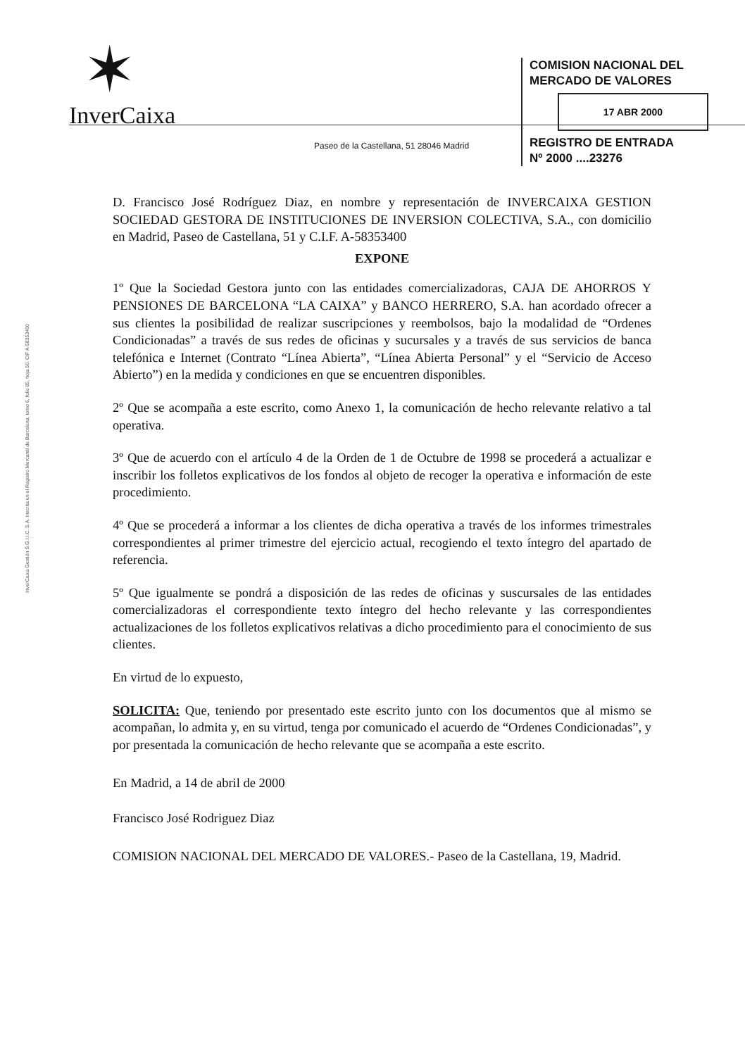✶
InverCaixa
Paseo de la Castellana, 51 28046 Madrid
COMISION NACIONAL DEL
MERCADO DE VALORES
17 ABR 2000
REGISTRO DE ENTRADA
Nº 2000 ....23276
InverCaixa Gestión S.G.I.I.C. S.A. Inscrita en el Registro Mercantil de Barcelona, tomo 6, folio 85, hoja 50. CIF A-58353400
D. Francisco José Rodríguez Diaz, en nombre y representación de INVERCAIXA GESTION SOCIEDAD GESTORA DE INSTITUCIONES DE INVERSION COLECTIVA, S.A., con domicilio en Madrid, Paseo de Castellana, 51 y C.I.F. A-58353400
EXPONE
1º Que la Sociedad Gestora junto con las entidades comercializadoras, CAJA DE AHORROS Y PENSIONES DE BARCELONA “LA CAIXA” y BANCO HERRERO, S.A. han acordado ofrecer a sus clientes la posibilidad de realizar suscripciones y reembolsos, bajo la modalidad de “Ordenes Condicionadas” a través de sus redes de oficinas y sucursales y a través de sus servicios de banca telefónica e Internet (Contrato “Línea Abierta”, “Línea Abierta Personal” y el “Servicio de Acceso Abierto”) en la medida y condiciones en que se encuentren disponibles.
2º Que se acompaña a este escrito, como Anexo 1, la comunicación de hecho relevante relativo a tal operativa.
3º Que de acuerdo con el artículo 4 de la Orden de 1 de Octubre de 1998 se procederá a actualizar e inscribir los folletos explicativos de los fondos al objeto de recoger la operativa e información de este procedimiento.
4º Que se procederá a informar a los clientes de dicha operativa a través de los informes trimestrales correspondientes al primer trimestre del ejercicio actual, recogiendo el texto íntegro del apartado de referencia.
5º Que igualmente se pondrá a disposición de las redes de oficinas y suscursales de las entidades comercializadoras el correspondiente texto íntegro del hecho relevante y las correspondientes actualizaciones de los folletos explicativos relativas a dicho procedimiento para el conocimiento de sus clientes.
En virtud de lo expuesto,
SOLICITA: Que, teniendo por presentado este escrito junto con los documentos que al mismo se acompañan, lo admita y, en su virtud, tenga por comunicado el acuerdo de “Ordenes Condicionadas”, y por presentada la comunicación de hecho relevante que se acompaña a este escrito.
En Madrid, a 14 de abril de 2000
Francisco José Rodriguez Diaz
COMISION NACIONAL DEL MERCADO DE VALORES.- Paseo de la Castellana, 19, Madrid.